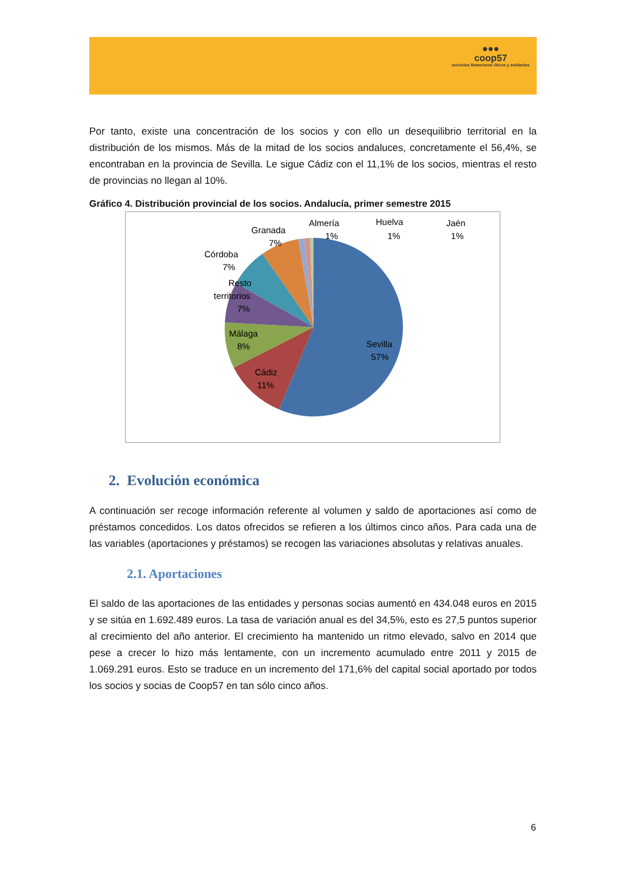●●●
coop57
servicios financieros éticos y solidarios
Por tanto, existe una concentración de los socios y con ello un desequilibrio territorial en la distribución de los mismos. Más de la mitad de los socios andaluces, concretamente el 56,4%, se encontraban en la provincia de Sevilla. Le sigue Cádiz con el 11,1% de los socios, mientras el resto de provincias no llegan al 10%.
Gráfico 4. Distribución provincial de los socios. Andalucía, primer semestre 2015
Sevilla
57%
Cádiz
11%
Málaga
8%
Resto
territorios
7%
Córdoba
7%
Granada
7%
Almería
1%
Huelva
1%
Jaén
1%
2. Evolución económica
A continuación ser recoge información referente al volumen y saldo de aportaciones así como de préstamos concedidos. Los datos ofrecidos se refieren a los últimos cinco años. Para cada una de las variables (aportaciones y préstamos) se recogen las variaciones absolutas y relativas anuales.
2.1. Aportaciones
El saldo de las aportaciones de las entidades y personas socias aumentó en 434.048 euros en 2015 y se sitúa en 1.692.489 euros. La tasa de variación anual es del 34,5%, esto es 27,5 puntos superior al crecimiento del año anterior. El crecimiento ha mantenido un ritmo elevado, salvo en 2014 que pese a crecer lo hizo más lentamente, con un incremento acumulado entre 2011 y 2015 de 1.069.291 euros. Esto se traduce en un incremento del 171,6% del capital social aportado por todos los socios y socias de Coop57 en tan sólo cinco años.
6